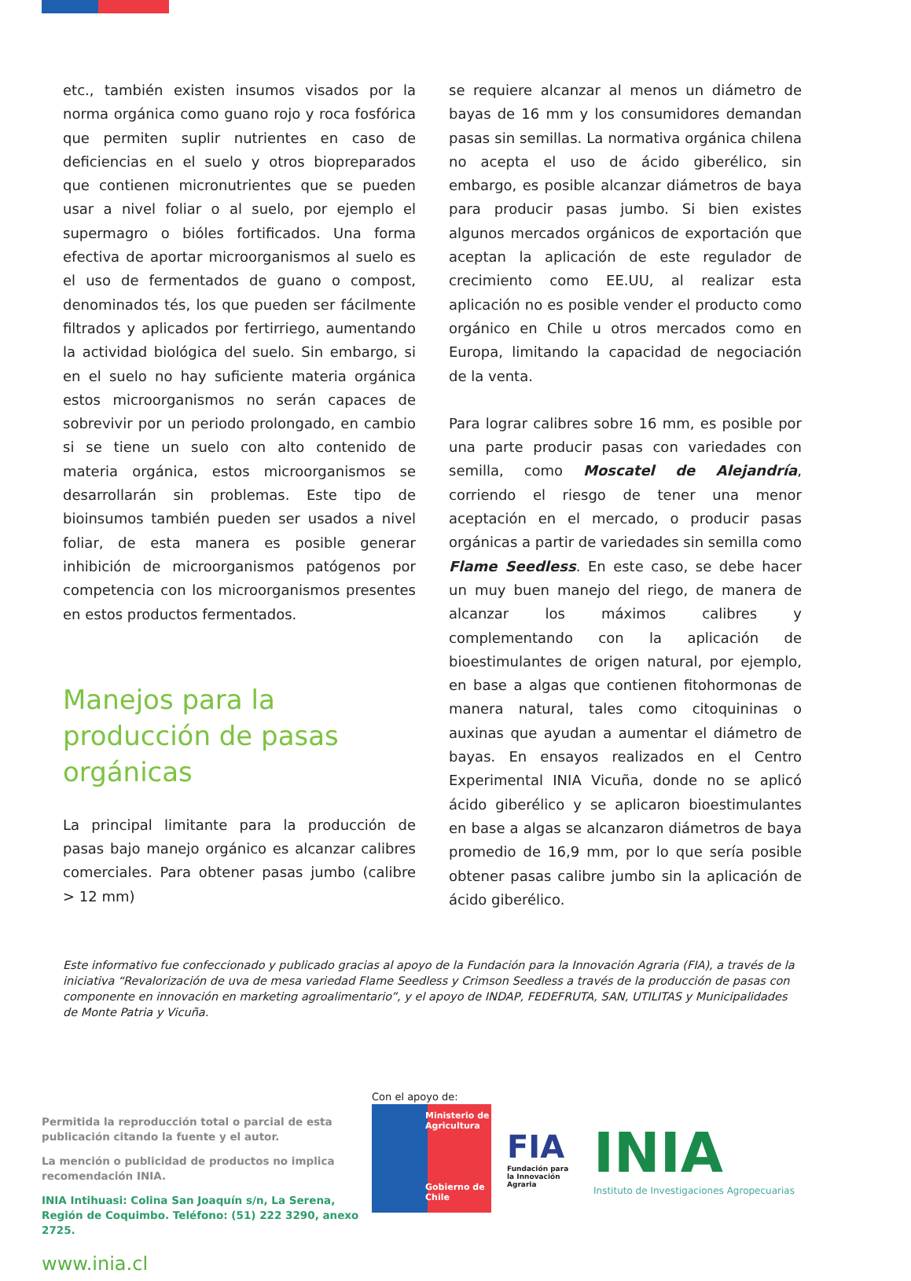etc., también existen insumos visados por la norma orgánica como guano rojo y roca fosfórica que permiten suplir nutrientes en caso de deficiencias en el suelo y otros biopreparados que contienen micronutrientes que se pueden usar a nivel foliar o al suelo, por ejemplo el supermagro o bióles fortificados. Una forma efectiva de aportar microorganismos al suelo es el uso de fermentados de guano o compost, denominados tés, los que pueden ser fácilmente filtrados y aplicados por fertirriego, aumentando la actividad biológica del suelo. Sin embargo, si en el suelo no hay suficiente materia orgánica estos microorganismos no serán capaces de sobrevivir por un periodo prolongado, en cambio si se tiene un suelo con alto contenido de materia orgánica, estos microorganismos se desarrollarán sin problemas. Este tipo de bioinsumos también pueden ser usados a nivel foliar, de esta manera es posible generar inhibición de microorganismos patógenos por competencia con los microorganismos presentes en estos productos fermentados.
Manejos para la producción de pasas orgánicas
La principal limitante para la producción de pasas bajo manejo orgánico es alcanzar calibres comerciales. Para obtener pasas jumbo (calibre > 12 mm)
se requiere alcanzar al menos un diámetro de bayas de 16 mm y los consumidores demandan pasas sin semillas. La normativa orgánica chilena no acepta el uso de ácido giberélico, sin embargo, es posible alcanzar diámetros de baya para producir pasas jumbo. Si bien existes algunos mercados orgánicos de exportación que aceptan la aplicación de este regulador de crecimiento como EE.UU, al realizar esta aplicación no es posible vender el producto como orgánico en Chile u otros mercados como en Europa, limitando la capacidad de negociación de la venta.
Para lograr calibres sobre 16 mm, es posible por una parte producir pasas con variedades con semilla, como Moscatel de Alejandría, corriendo el riesgo de tener una menor aceptación en el mercado, o producir pasas orgánicas a partir de variedades sin semilla como Flame Seedless. En este caso, se debe hacer un muy buen manejo del riego, de manera de alcanzar los máximos calibres y complementando con la aplicación de bioestimulantes de origen natural, por ejemplo, en base a algas que contienen fitohormonas de manera natural, tales como citoquininas o auxinas que ayudan a aumentar el diámetro de bayas. En ensayos realizados en el Centro Experimental INIA Vicuña, donde no se aplicó ácido giberélico y se aplicaron bioestimulantes en base a algas se alcanzaron diámetros de baya promedio de 16,9 mm, por lo que sería posible obtener pasas calibre jumbo sin la aplicación de ácido giberélico.
Este informativo fue confeccionado y publicado gracias al apoyo de la Fundación para la Innovación Agraria (FIA), a través de la iniciativa “Revalorización de uva de mesa variedad Flame Seedless y Crimson Seedless a través de la producción de pasas con componente en innovación en marketing agroalimentario”, y el apoyo de INDAP, FEDEFRUTA, SAN, UTILITAS y Municipalidades de Monte Patria y Vicuña.
Permitida la reproducción total o parcial de esta publicación citando la fuente y el autor.
La mención o publicidad de productos no implica recomendación INIA.
INIA Intihuasi: Colina San Joaquín s/n, La Serena, Región de Coquimbo. Teléfono: (51) 222 3290, anexo 2725.
www.inia.cl
Con el apoyo de:
Ministerio de Agricultura
Gobierno de Chile
FIA
Fundación para la Innovación Agraria
INIA
Instituto de Investigaciones Agropecuarias